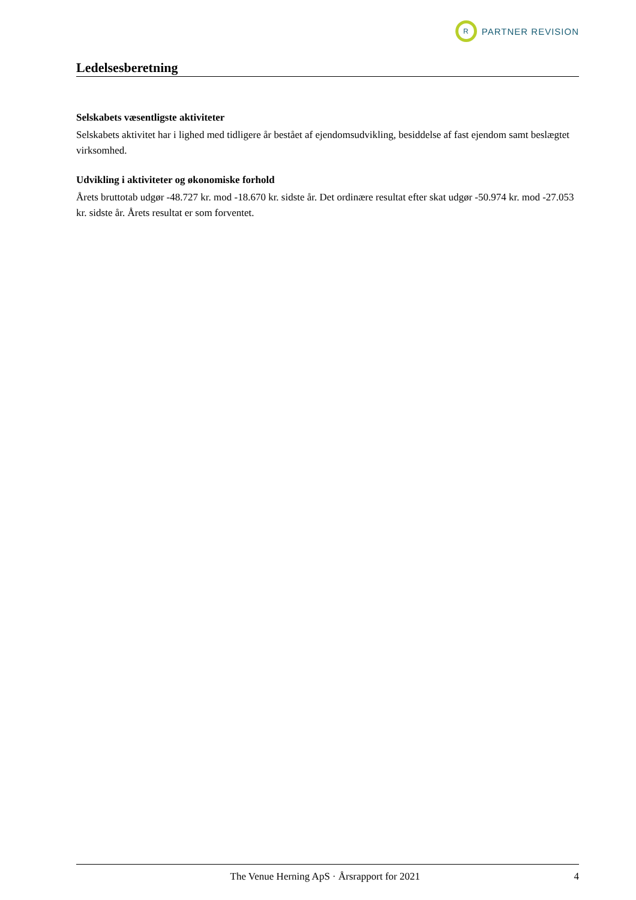R
PARTNER REVISION
Ledelsesberetning
Selskabets væsentligste aktiviteter
Selskabets aktivitet har i lighed med tidligere år bestået af ejendomsudvikling, besiddelse af fast ejendom samt beslægtet virksomhed.
Udvikling i aktiviteter og økonomiske forhold
Årets bruttotab udgør -48.727 kr. mod -18.670 kr. sidste år. Det ordinære resultat efter skat udgør -50.974 kr. mod -27.053 kr. sidste år. Årets resultat er som forventet.
The Venue Herning ApS · Årsrapport for 2021 4